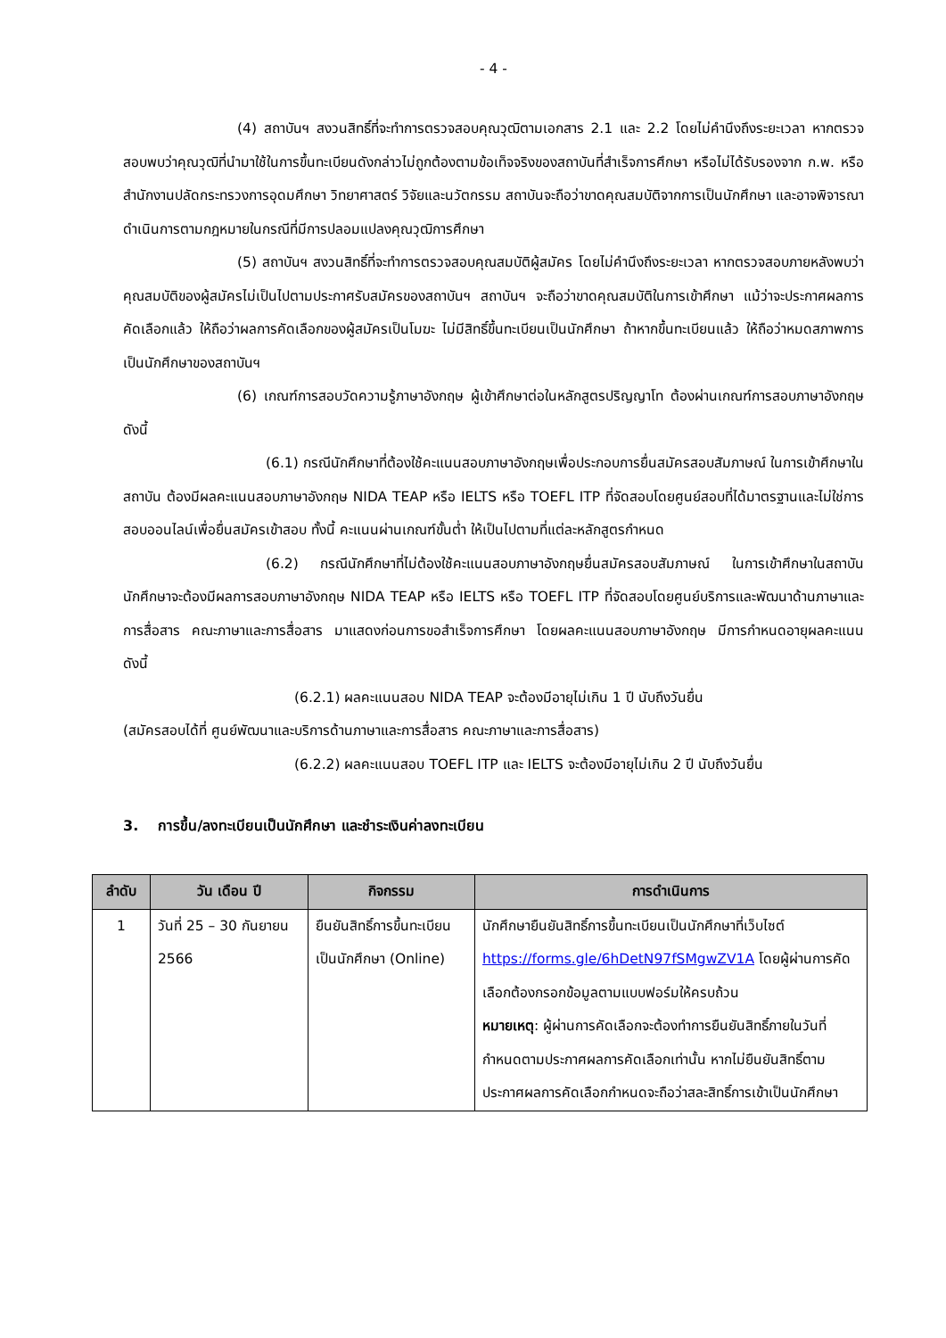- 4 -
(4) สถาบันฯ สงวนสิทธิ์ที่จะทำการตรวจสอบคุณวุฒิตามเอกสาร 2.1 และ 2.2 โดยไม่คำนึงถึงระยะเวลา หากตรวจสอบพบว่าคุณวุฒิที่นำมาใช้ในการขึ้นทะเบียนดังกล่าวไม่ถูกต้องตามข้อเท็จจริงของสถาบันที่สำเร็จการศึกษา หรือไม่ได้รับรองจาก ก.พ. หรือสำนักงานปลัดกระทรวงการอุดมศึกษา วิทยาศาสตร์ วิจัยและนวัตกรรม สถาบันจะถือว่าขาดคุณสมบัติจากการเป็นนักศึกษา และอาจพิจารณาดำเนินการตามกฎหมายในกรณีที่มีการปลอมแปลงคุณวุฒิการศึกษา
(5) สถาบันฯ สงวนสิทธิ์ที่จะทำการตรวจสอบคุณสมบัติผู้สมัคร โดยไม่คำนึงถึงระยะเวลา หากตรวจสอบภายหลังพบว่า คุณสมบัติของผู้สมัครไม่เป็นไปตามประกาศรับสมัครของสถาบันฯ สถาบันฯ จะถือว่าขาดคุณสมบัติในการเข้าศึกษา แม้ว่าจะประกาศผลการคัดเลือกแล้ว ให้ถือว่าผลการคัดเลือกของผู้สมัครเป็นโมฆะ ไม่มีสิทธิ์ขึ้นทะเบียนเป็นนักศึกษา ถ้าหากขึ้นทะเบียนแล้ว ให้ถือว่าหมดสภาพการเป็นนักศึกษาของสถาบันฯ
(6) เกณฑ์การสอบวัดความรู้ภาษาอังกฤษ ผู้เข้าศึกษาต่อในหลักสูตรปริญญาโท ต้องผ่านเกณฑ์การสอบภาษาอังกฤษดังนี้
(6.1) กรณีนักศึกษาที่ต้องใช้คะแนนสอบภาษาอังกฤษเพื่อประกอบการยื่นสมัครสอบสัมภาษณ์ ในการเข้าศึกษาในสถาบัน ต้องมีผลคะแนนสอบภาษาอังกฤษ NIDA TEAP หรือ IELTS หรือ TOEFL ITP ที่จัดสอบโดยศูนย์สอบที่ได้มาตรฐานและไม่ใช่การสอบออนไลน์เพื่อยื่นสมัครเข้าสอบ ทั้งนี้ คะแนนผ่านเกณฑ์ขั้นต่ำ ให้เป็นไปตามที่แต่ละหลักสูตรกำหนด
(6.2) กรณีนักศึกษาที่ไม่ต้องใช้คะแนนสอบภาษาอังกฤษยื่นสมัครสอบสัมภาษณ์ ในการเข้าศึกษาในสถาบัน นักศึกษาจะต้องมีผลการสอบภาษาอังกฤษ NIDA TEAP หรือ IELTS หรือ TOEFL ITP ที่จัดสอบโดยศูนย์บริการและพัฒนาด้านภาษาและการสื่อสาร คณะภาษาและการสื่อสาร มาแสดงก่อนการขอสำเร็จการศึกษา โดยผลคะแนนสอบภาษาอังกฤษ มีการกำหนดอายุผลคะแนน ดังนี้
(6.2.1) ผลคะแนนสอบ NIDA TEAP จะต้องมีอายุไม่เกิน 1 ปี นับถึงวันยื่น
(สมัครสอบได้ที่ ศูนย์พัฒนาและบริการด้านภาษาและการสื่อสาร คณะภาษาและการสื่อสาร)
(6.2.2) ผลคะแนนสอบ TOEFL ITP และ IELTS จะต้องมีอายุไม่เกิน 2 ปี นับถึงวันยื่น
3. การขึ้น/ลงทะเบียนเป็นนักศึกษา และชำระเงินค่าลงทะเบียน
| ลำดับ | วัน เดือน ปี | กิจกรรม | การดำเนินการ |
| --- | --- | --- | --- |
| 1 | วันที่ 25 – 30 กันยายน 2566 | ยืนยันสิทธิ์การขึ้นทะเบียนเป็นนักศึกษา (Online) | นักศึกษายืนยันสิทธิ์การขึ้นทะเบียนเป็นนักศึกษาที่เว็บไซต์ https://forms.gle/6hDetN97fSMgwZV1A โดยผู้ผ่านการคัดเลือกต้องกรอกข้อมูลตามแบบฟอร์มให้ครบถ้วน หมายเหตุ : ผู้ผ่านการคัดเลือกจะต้องทำการยืนยันสิทธิ์ภายในวันที่กำหนดตามประกาศผลการคัดเลือกเท่านั้น หากไม่ยืนยันสิทธิ์ตามประกาศผลการคัดเลือกกำหนดจะถือว่าสละสิทธิ์การเข้าเป็นนักศึกษา |